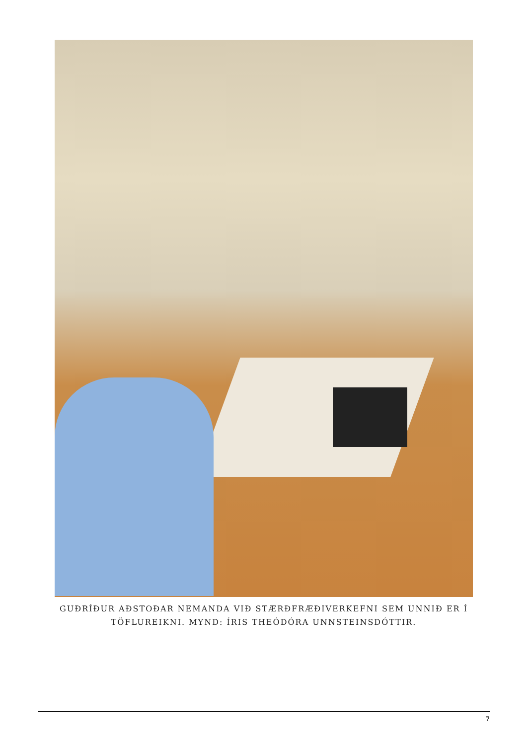GUÐRÍÐUR AÐSTOÐAR NEMANDA VIÐ STÆRÐFRÆÐIVERKEFNI SEM UNNIÐ ER Í TÖFLUREIKNI. MYND: ÍRIS THEÓDÓRA UNNSTEINSDÓTTIR.
7